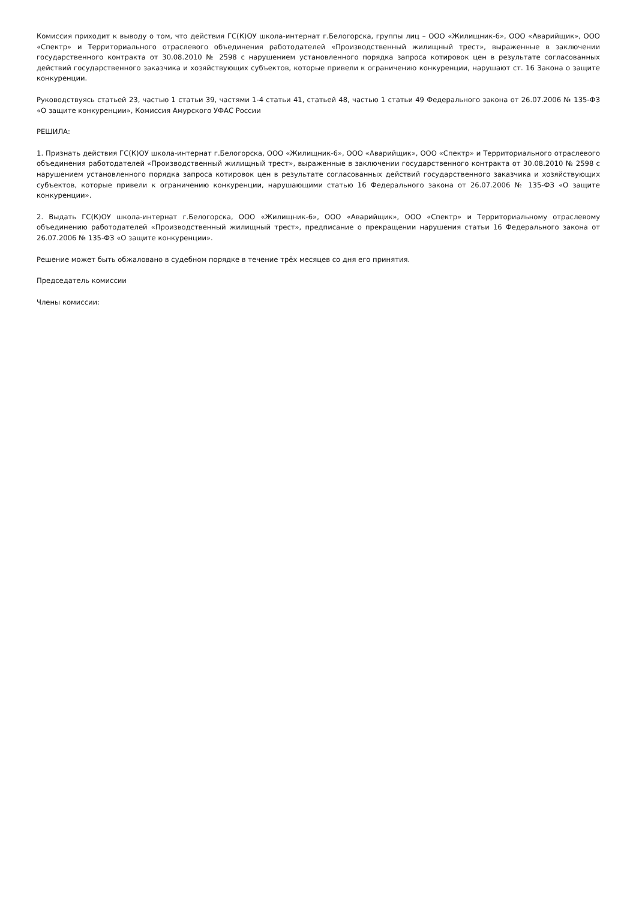Комиссия приходит к выводу о том, что действия ГС(К)ОУ школа-интернат г.Белогорска, группы лиц – ООО «Жилищник-6», ООО «Аварийщик», ООО «Спектр» и Территориального отраслевого объединения работодателей «Производственный жилищный трест», выраженные в заключении государственного контракта от 30.08.2010 № 2598 с нарушением установленного порядка запроса котировок цен в результате согласованных действий государственного заказчика и хозяйствующих субъектов, которые привели к ограничению конкуренции, нарушают ст. 16 Закона о защите конкуренции.
Руководствуясь статьей 23, частью 1 статьи 39, частями 1-4 статьи 41, статьей 48, частью 1 статьи 49 Федерального закона от 26.07.2006 № 135-ФЗ «О защите конкуренции», Комиссия Амурского УФАС России
РЕШИЛА:
1. Признать действия ГС(К)ОУ школа-интернат г.Белогорска, ООО «Жилищник-6», ООО «Аварийщик», ООО «Спектр» и Территориального отраслевого объединения работодателей «Производственный жилищный трест», выраженные в заключении государственного контракта от 30.08.2010 № 2598 с нарушением установленного порядка запроса котировок цен в результате согласованных действий государственного заказчика и хозяйствующих субъектов, которые привели к ограничению конкуренции, нарушающими статью 16 Федерального закона от 26.07.2006 № 135-ФЗ «О защите конкуренции».
2. Выдать ГС(К)ОУ школа-интернат г.Белогорска, ООО «Жилищник-6», ООО «Аварийщик», ООО «Спектр» и Территориальному отраслевому объединению работодателей «Производственный жилищный трест», предписание о прекращении нарушения статьи 16 Федерального закона от 26.07.2006 № 135-ФЗ «О защите конкуренции».
Решение может быть обжаловано в судебном порядке в течение трёх месяцев со дня его принятия.
Председатель комиссии
Члены комиссии: